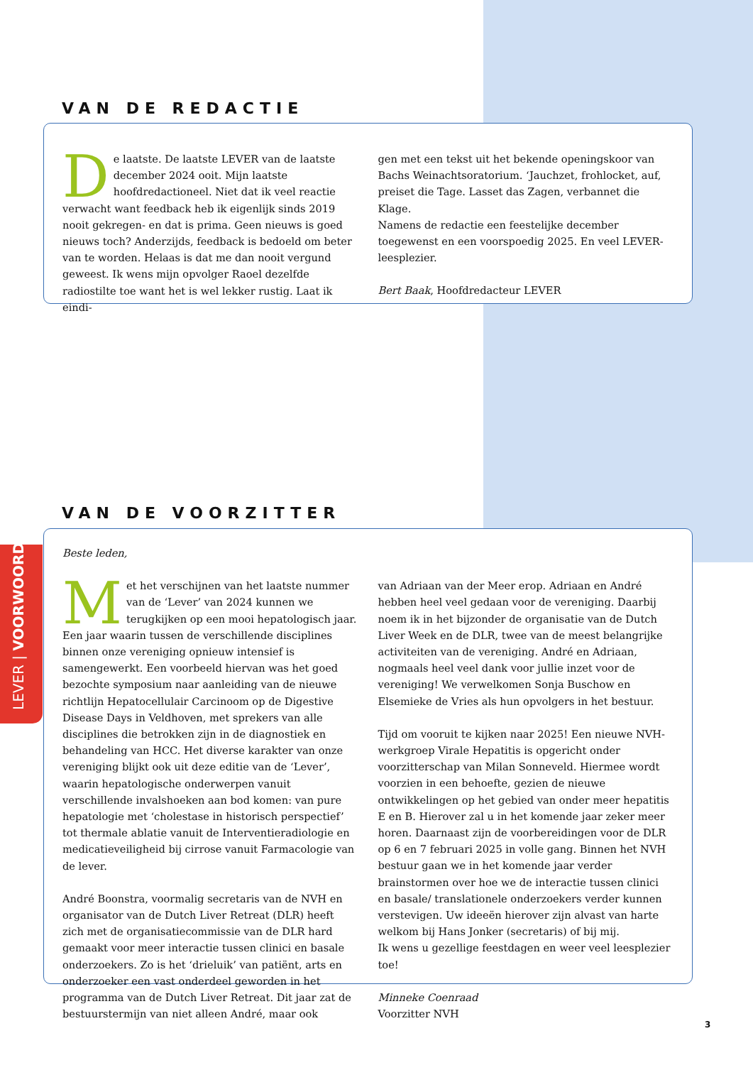LEVER | VOORWOORD
VAN DE REDACTIE
De laatste. De laatste LEVER van de laatste december 2024 ooit. Mijn laatste hoofdredactioneel. Niet dat ik veel reactie verwacht want feedback heb ik eigenlijk sinds 2019 nooit gekregen- en dat is prima. Geen nieuws is goed nieuws toch? Anderzijds, feedback is bedoeld om beter van te worden. Helaas is dat me dan nooit vergund geweest. Ik wens mijn opvolger Raoel dezelfde radiostilte toe want het is wel lekker rustig. Laat ik eindi-
gen met een tekst uit het bekende openingskoor van Bachs Weinachtsoratorium. ‘Jauchzet, frohlocket, auf, preiset die Tage. Lasset das Zagen, verbannet die Klage.
Namens de redactie een feestelijke december toegewenst en een voorspoedig 2025. En veel LEVER- leesplezier.
Bert Baak, Hoofdredacteur LEVER
VAN DE VOORZITTER
Beste leden,
Met het verschijnen van het laatste nummer van de ‘Lever’ van 2024 kunnen we terugkijken op een mooi hepatologisch jaar. Een jaar waarin tussen de verschillende disciplines binnen onze vereniging opnieuw intensief is samengewerkt. Een voorbeeld hiervan was het goed bezochte symposium naar aanleiding van de nieuwe richtlijn Hepatocellulair Carcinoom op de Digestive Disease Days in Veldhoven, met sprekers van alle disciplines die betrokken zijn in de diagnostiek en behandeling van HCC. Het diverse karakter van onze vereniging blijkt ook uit deze editie van de ‘Lever’, waarin hepatologische onderwerpen vanuit verschillende invalshoeken aan bod komen: van pure hepatologie met ‘cholestase in historisch perspectief’ tot thermale ablatie vanuit de Interventieradiologie en medicatieveiligheid bij cirrose vanuit Farmacologie van de lever.
André Boonstra, voormalig secretaris van de NVH en organisator van de Dutch Liver Retreat (DLR) heeft zich met de organisatiecommissie van de DLR hard gemaakt voor meer interactie tussen clinici en basale onderzoekers. Zo is het ‘drieluik’ van patiënt, arts en onderzoeker een vast onderdeel geworden in het programma van de Dutch Liver Retreat. Dit jaar zat de bestuurstermijn van niet alleen André, maar ook
van Adriaan van der Meer erop. Adriaan en André hebben heel veel gedaan voor de vereniging. Daarbij noem ik in het bijzonder de organisatie van de Dutch Liver Week en de DLR, twee van de meest belangrijke activiteiten van de vereniging. André en Adriaan, nogmaals heel veel dank voor jullie inzet voor de vereniging! We verwelkomen Sonja Buschow en Elsemieke de Vries als hun opvolgers in het bestuur.
Tijd om vooruit te kijken naar 2025! Een nieuwe NVH-werkgroep Virale Hepatitis is opgericht onder voorzitterschap van Milan Sonneveld. Hiermee wordt voorzien in een behoefte, gezien de nieuwe ontwikkelingen op het gebied van onder meer hepatitis E en B. Hierover zal u in het komende jaar zeker meer horen. Daarnaast zijn de voorbereidingen voor de DLR op 6 en 7 februari 2025 in volle gang. Binnen het NVH bestuur gaan we in het komende jaar verder brainstormen over hoe we de interactie tussen clinici en basale/ translationele onderzoekers verder kunnen verstevigen. Uw ideeën hierover zijn alvast van harte welkom bij Hans Jonker (secretaris) of bij mij.
Ik wens u gezellige feestdagen en weer veel leesplezier toe!
Minneke Coenraad
Voorzitter NVH
3